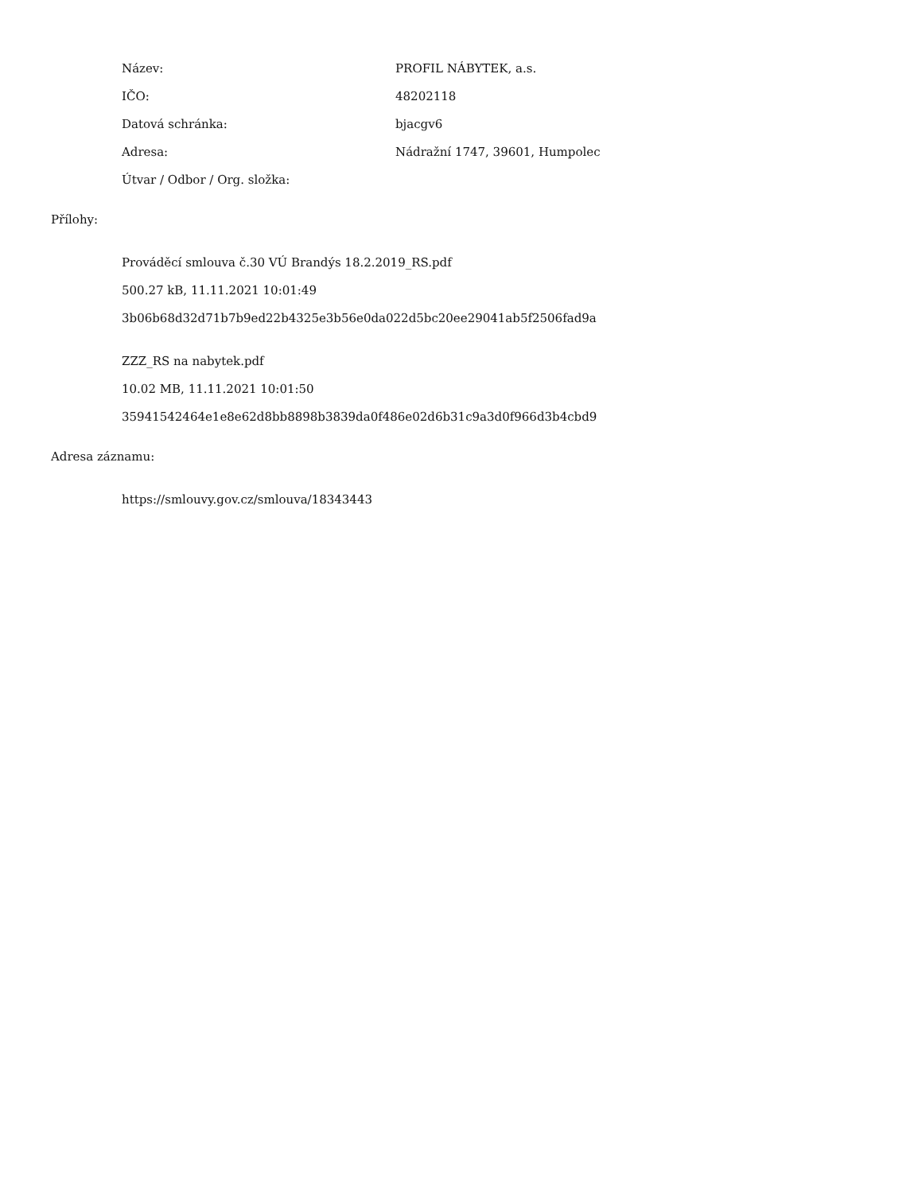Název: PROFIL NÁBYTEK, a.s.
IČO: 48202118
Datová schránka: bjacgv6
Adresa: Nádražní 1747, 39601, Humpolec
Útvar / Odbor / Org. složka:
Přílohy:
Prováděcí smlouva č.30 VÚ Brandýs 18.2.2019_RS.pdf
500.27 kB, 11.11.2021 10:01:49
3b06b68d32d71b7b9ed22b4325e3b56e0da022d5bc20ee29041ab5f2506fad9a
ZZZ_RS na nabytek.pdf
10.02 MB, 11.11.2021 10:01:50
35941542464e1e8e62d8bb8898b3839da0f486e02d6b31c9a3d0f966d3b4cbd9
Adresa záznamu:
https://smlouvy.gov.cz/smlouva/18343443